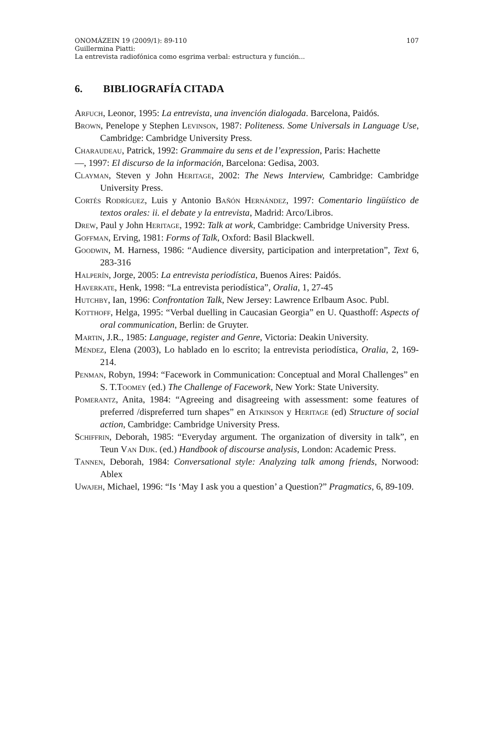ONOMÁZEIN 19 (2009/1): 89-110 107
Guillermina Piatti:
La entrevista radiofónica como esgrima verbal: estructura y función...
6. BIBLIOGRAFÍA CITADA
Arfuch, Leonor, 1995: La entrevista, una invención dialogada. Barcelona, Paidós.
Brown, Penelope y Stephen Levinson, 1987: Politeness. Some Universals in Language Use, Cambridge: Cambridge University Press.
Charaudeau, Patrick, 1992: Grammaire du sens et de l’expression, Paris: Hachette
—, 1997: El discurso de la información, Barcelona: Gedisa, 2003.
Clayman, Steven y John Heritage, 2002: The News Interview, Cambridge: Cambridge University Press.
Cortés Rodríguez, Luis y Antonio Bañón Hernández, 1997: Comentario lingüístico de textos orales: ii. el debate y la entrevista, Madrid: Arco/Libros.
Drew, Paul y John Heritage, 1992: Talk at work, Cambridge: Cambridge University Press.
Goffman, Erving, 1981: Forms of Talk, Oxford: Basil Blackwell.
Goodwin, M. Harness, 1986: “Audience diversity, participation and interpretation”, Text 6, 283-316
Halperín, Jorge, 2005: La entrevista periodística, Buenos Aires: Paidós.
Haverkate, Henk, 1998: “La entrevista periodística”, Oralia, 1, 27-45
Hutchby, Ian, 1996: Confrontation Talk, New Jersey: Lawrence Erlbaum Asoc. Publ.
Kotthoff, Helga, 1995: “Verbal duelling in Caucasian Georgia” en U. Quasthoff: Aspects of oral communication, Berlin: de Gruyter.
Martin, J.R., 1985: Language, register and Genre, Victoria: Deakin University.
Méndez, Elena (2003), Lo hablado en lo escrito; la entrevista periodística, Oralia, 2, 169-214.
Penman, Robyn, 1994: “Facework in Communication: Conceptual and Moral Challenges” en S. T.Toomey (ed.) The Challenge of Facework, New York: State University.
Pomerantz, Anita, 1984: “Agreeing and disagreeing with assessment: some features of preferred /dispreferred turn shapes” en Atkinson y Heritage (ed) Structure of social action, Cambridge: Cambridge University Press.
Schiffrin, Deborah, 1985: “Everyday argument. The organization of diversity in talk”, en Teun Van Dijk. (ed.) Handbook of discourse analysis, London: Academic Press.
Tannen, Deborah, 1984: Conversational style: Analyzing talk among friends, Norwood: Ablex
Uwajeh, Michael, 1996: “Is ‘May I ask you a question’ a Question?” Pragmatics, 6, 89-109.